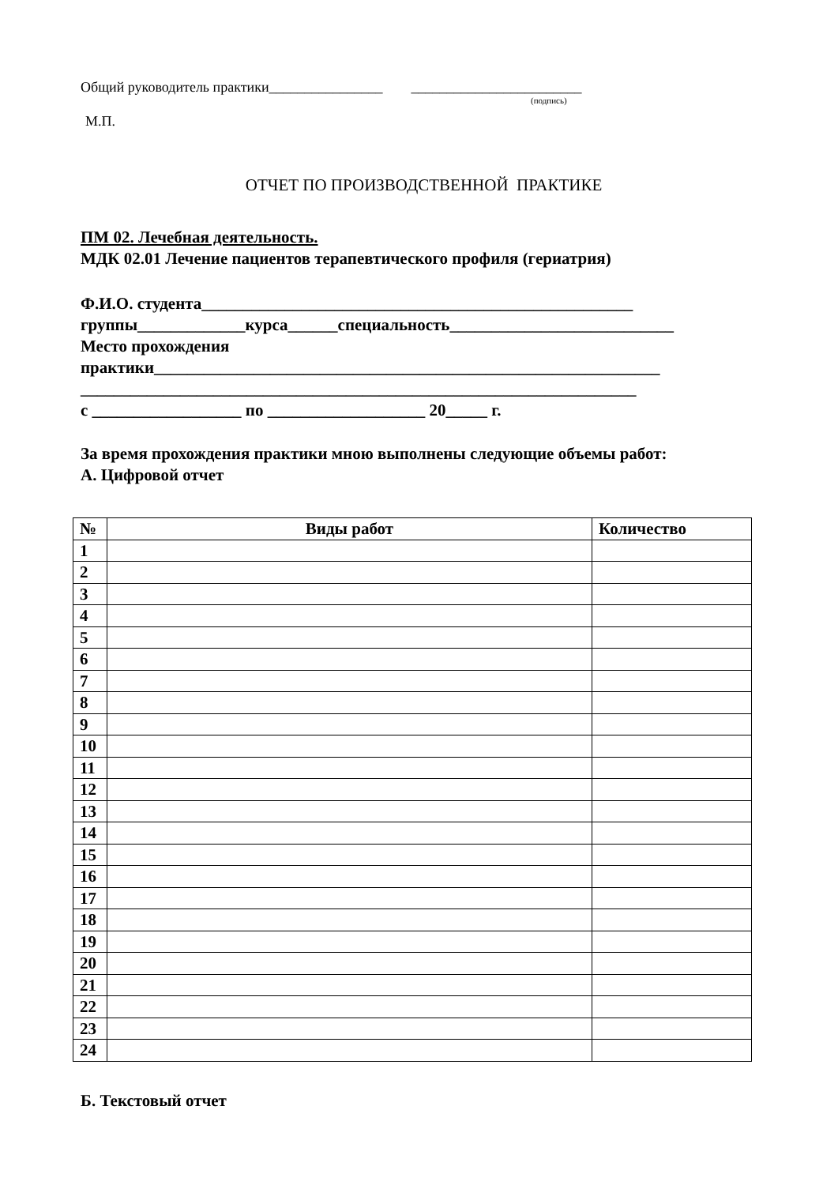Общий руководитель практики________________ ________________________
(подпись)
М.П.
ОТЧЕТ ПО ПРОИЗВОДСТВЕННОЙ ПРАКТИКЕ
ПМ 02. Лечебная деятельность.
МДК 02.01 Лечение пациентов терапевтического профиля (гериатрия)
Ф.И.О. студента____________________________________________________
группы_____________курса______специальность___________________________
Место прохождения
практики_____________________________________________________________
___________________________________________________________________
с __________________ по ___________________ 20_____ г.
За время прохождения практики мною выполнены следующие объемы работ:
А. Цифровой отчет
| № | Виды работ | Количество |
| --- | --- | --- |
| 1 | | |
| 2 | | |
| 3 | | |
| 4 | | |
| 5 | | |
| 6 | | |
| 7 | | |
| 8 | | |
| 9 | | |
| 10 | | |
| 11 | | |
| 12 | | |
| 13 | | |
| 14 | | |
| 15 | | |
| 16 | | |
| 17 | | |
| 18 | | |
| 19 | | |
| 20 | | |
| 21 | | |
| 22 | | |
| 23 | | |
| 24 | | |
Б. Текстовый отчет